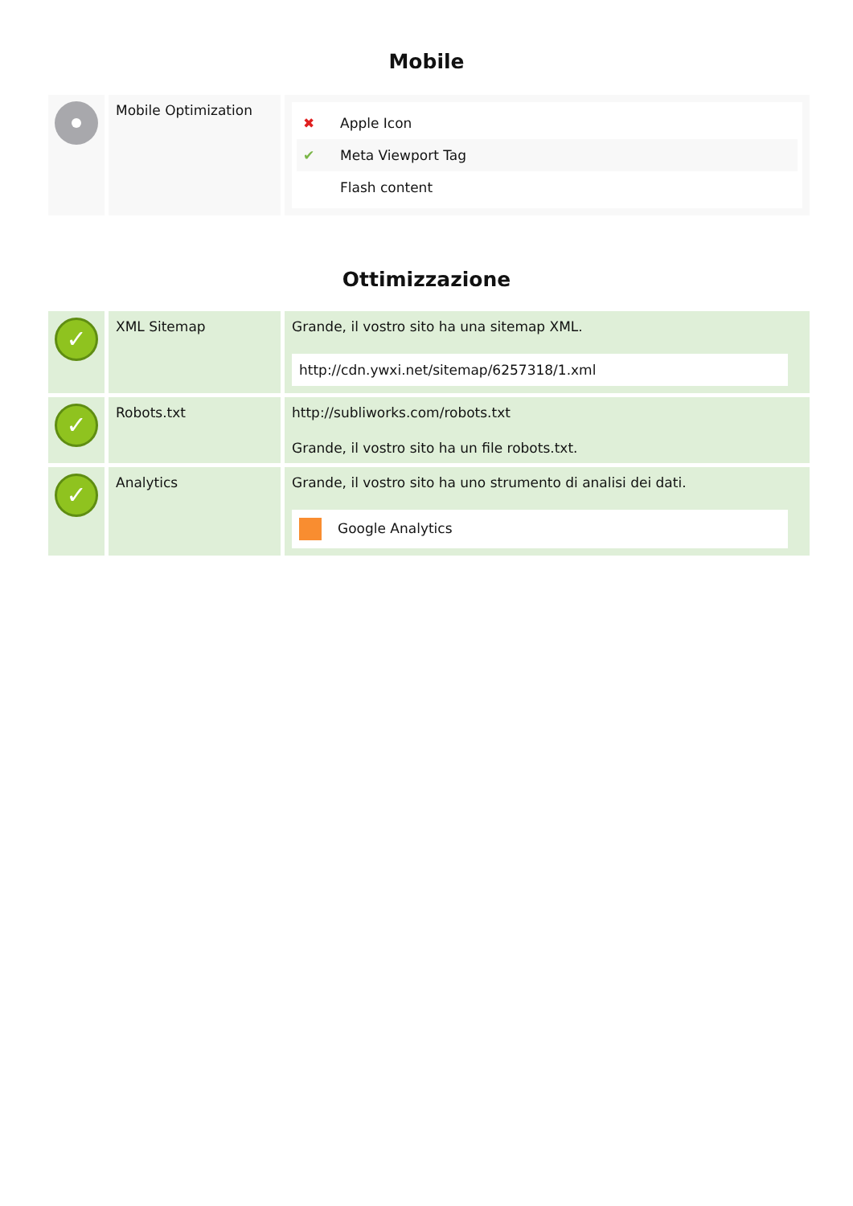Mobile
| | Mobile Optimization | / ✖ / Apple Icon / / ✔ / Meta Viewport Tag / / / Flash content / |
Ottimizzazione
| ✓ | XML Sitemap | Grande, il vostro sito ha una sitemap XML. http://cdn.ywxi.net/sitemap/6257318/1.xml |
| ✓ | Robots.txt | http://subliworks.com/robots.txt Grande, il vostro sito ha un file robots.txt. |
| ✓ | Analytics | Grande, il vostro sito ha uno strumento di analisi dei dati. Google Analytics |